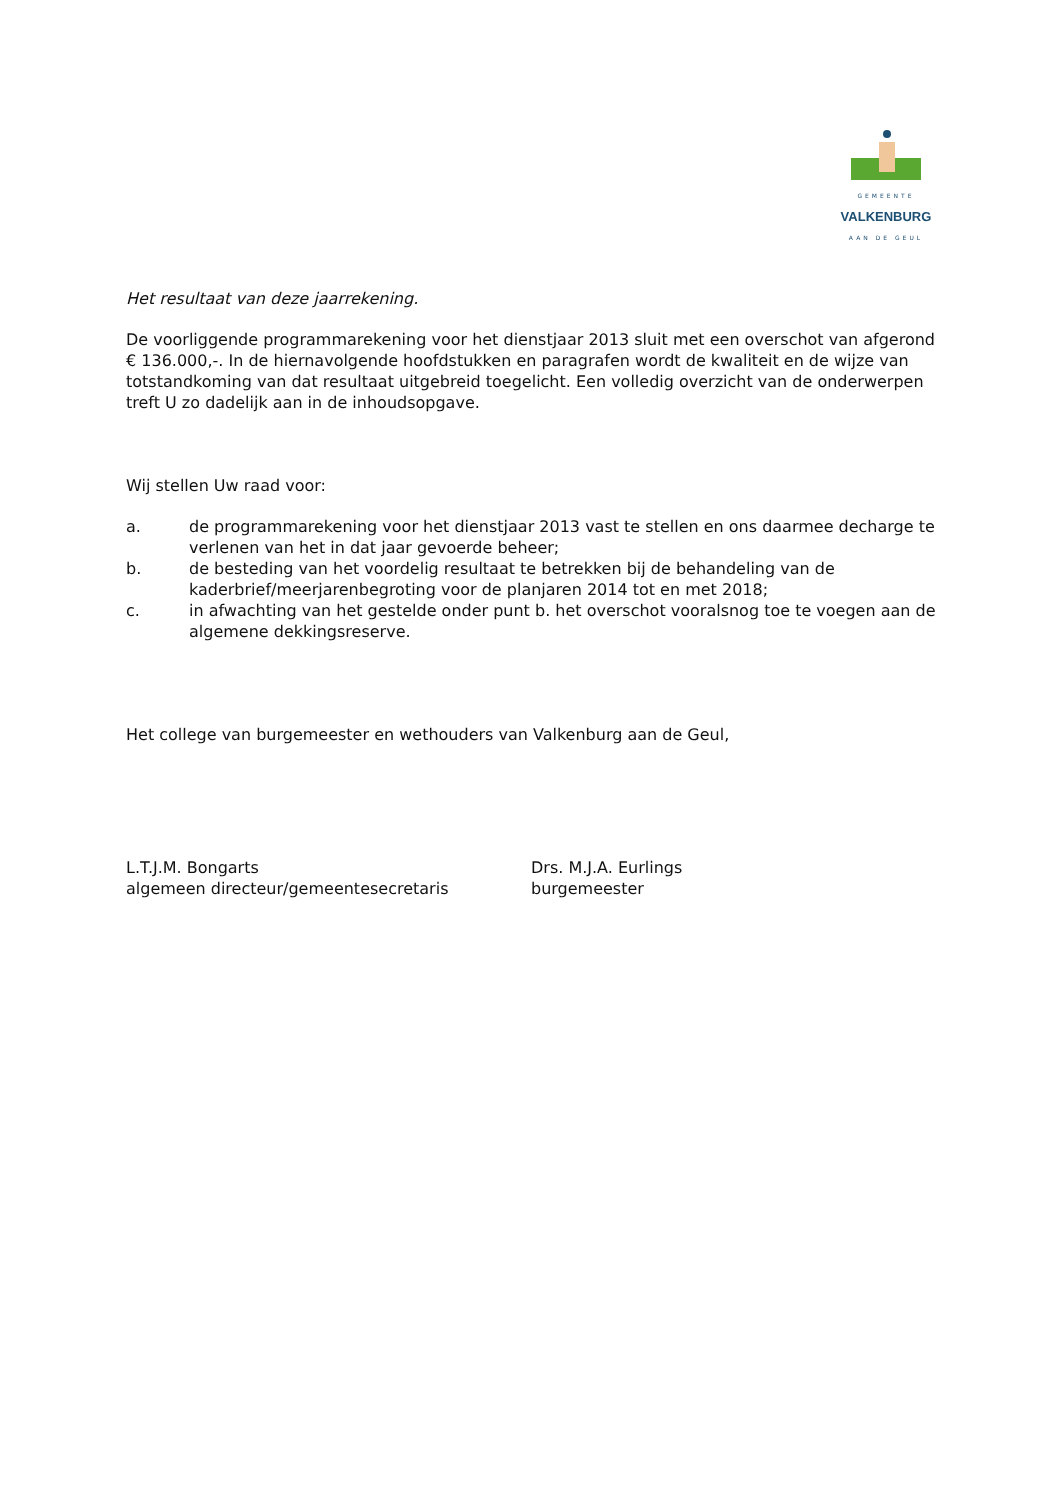GEMEENTE
VALKENBURG
AAN DE GEUL
Het resultaat van deze jaarrekening.
De voorliggende programmarekening voor het dienstjaar 2013 sluit met een overschot van afgerond € 136.000,-. In de hiernavolgende hoofdstukken en paragrafen wordt de kwaliteit en de wijze van totstandkoming van dat resultaat uitgebreid toegelicht. Een volledig overzicht van de onderwerpen treft U zo dadelijk aan in de inhoudsopgave.
Wij stellen Uw raad voor:
a. de programmarekening voor het dienstjaar 2013 vast te stellen en ons daarmee decharge te verlenen van het in dat jaar gevoerde beheer;
b. de besteding van het voordelig resultaat te betrekken bij de behandeling van de kaderbrief/meerjarenbegroting voor de planjaren 2014 tot en met 2018;
c. in afwachting van het gestelde onder punt b. het overschot vooralsnog toe te voegen aan de algemene dekkingsreserve.
Het college van burgemeester en wethouders van Valkenburg aan de Geul,
L.T.J.M. Bongarts
algemeen directeur/gemeentesecretaris
Drs. M.J.A. Eurlings
burgemeester